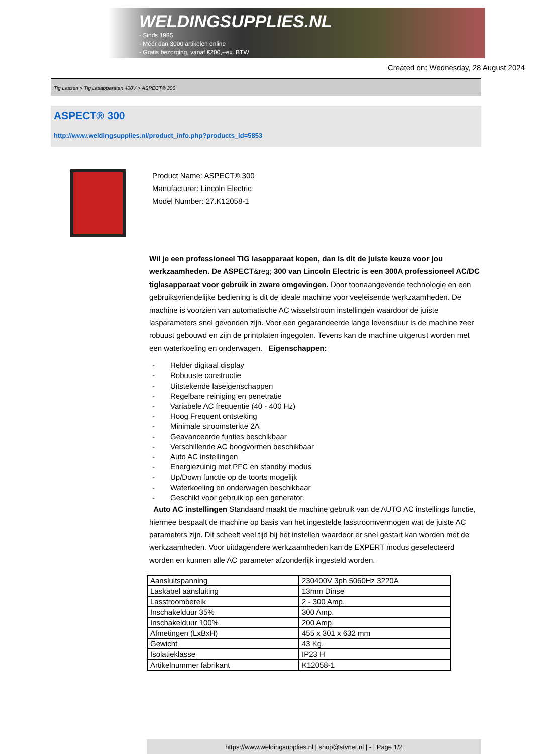WELDINGSUPPLIES.NL
- Sinds 1985
- Méér dan 3000 artikelen online
- Gratis bezorging, vanaf €200,--ex. BTW
Created on: Wednesday, 28 August 2024
Tig Lassen > Tig Lasapparaten 400V > ASPECT® 300
ASPECT® 300
http://www.weldingsupplies.nl/product_info.php?products_id=5853
Product Name: ASPECT® 300
Manufacturer: Lincoln Electric
Model Number: 27.K12058-1
Wil je een professioneel TIG lasapparaat kopen, dan is dit de juiste keuze voor jou werkzaamheden. De ASPECT&reg; 300 van Lincoln Electric is een 300A professioneel AC/DC tiglasapparaat voor gebruik in zware omgevingen. Door toonaangevende technologie en een gebruiksvriendelijke bediening is dit de ideale machine voor veeleisende werkzaamheden. De machine is voorzien van automatische AC wisselstroom instellingen waardoor de juiste lasparameters snel gevonden zijn. Voor een gegarandeerde lange levensduur is de machine zeer robuust gebouwd en zijn de printplaten ingegoten. Tevens kan de machine uitgerust worden met een waterkoeling en onderwagen. Eigenschappen:
- Helder digitaal display
- Robuuste constructie
- Uitstekende laseigenschappen
- Regelbare reiniging en penetratie
- Variabele AC frequentie (40 - 400 Hz)
- Hoog Frequent ontsteking
- Minimale stroomsterkte 2A
- Geavanceerde funties beschikbaar
- Verschillende AC boogvormen beschikbaar
- Auto AC instellingen
- Energiezuinig met PFC en standby modus
- Up/Down functie op de toorts mogelijk
- Waterkoeling en onderwagen beschikbaar
- Geschikt voor gebruik op een generator.
Auto AC instellingen Standaard maakt de machine gebruik van de AUTO AC instellings functie, hiermee bespaalt de machine op basis van het ingestelde lasstroomvermogen wat de juiste AC parameters zijn. Dit scheelt veel tijd bij het instellen waardoor er snel gestart kan worden met de werkzaamheden. Voor uitdagendere werkzaamheden kan de EXPERT modus geselecteerd worden en kunnen alle AC parameter afzonderlijk ingesteld worden.
| Aansluitspanning | 230400V 3ph 5060Hz 3220A |
| Laskabel aansluiting | 13mm Dinse |
| Lasstroombereik | 2 - 300 Amp. |
| Inschakelduur 35% | 300 Amp. |
| Inschakelduur 100% | 200 Amp. |
| Afmetingen (LxBxH) | 455 x 301 x 632 mm |
| Gewicht | 43 Kg. |
| Isolatieklasse | IP23 H |
| Artikelnummer fabrikant | K12058-1 |
https://www.weldingsupplies.nl | shop@stvnet.nl | - | Page 1/2